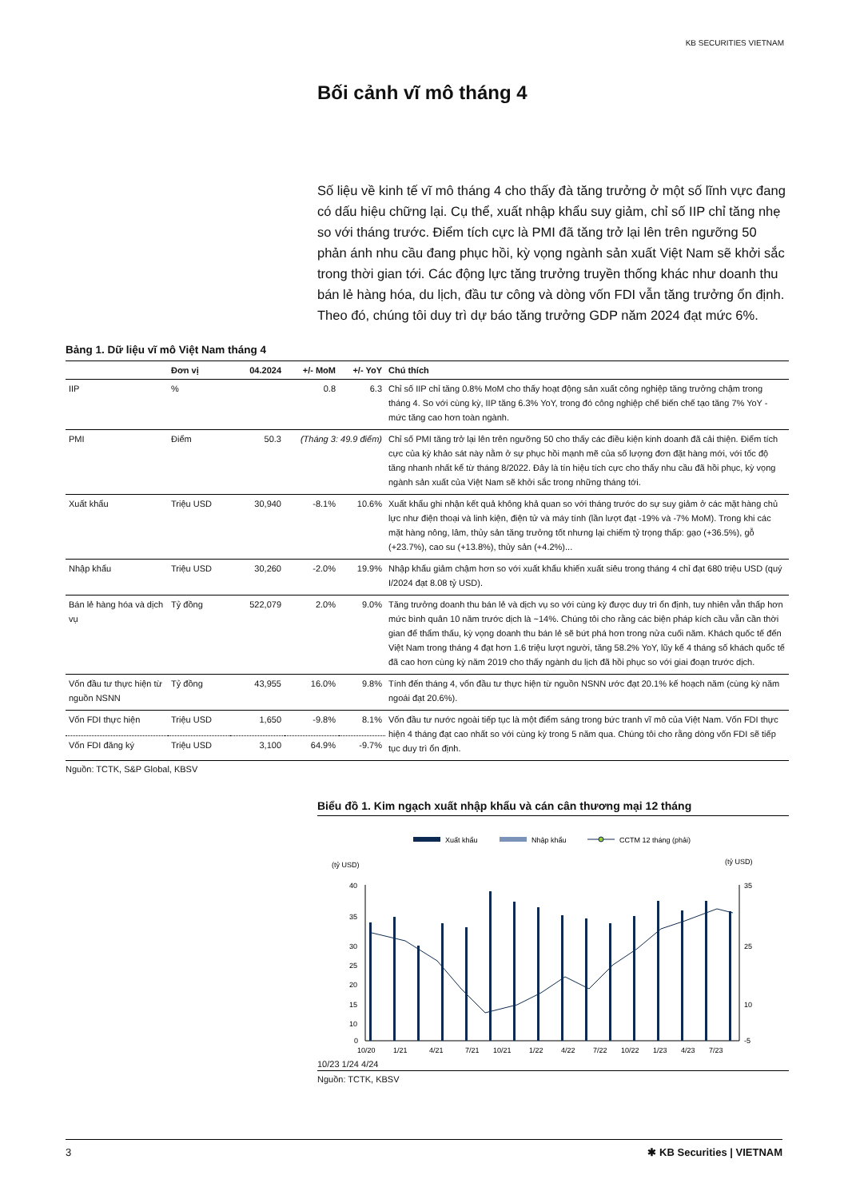KB SECURITIES VIETNAM
Bối cảnh vĩ mô tháng 4
Số liệu về kinh tế vĩ mô tháng 4 cho thấy đà tăng trưởng ở một số lĩnh vực đang có dấu hiệu chững lại. Cụ thể, xuất nhập khẩu suy giảm, chỉ số IIP chỉ tăng nhẹ so với tháng trước. Điểm tích cực là PMI đã tăng trở lại lên trên ngưỡng 50 phản ánh nhu cầu đang phục hồi, kỳ vọng ngành sản xuất Việt Nam sẽ khởi sắc trong thời gian tới. Các động lực tăng trưởng truyền thống khác như doanh thu bán lẻ hàng hóa, du lịch, đầu tư công và dòng vốn FDI vẫn tăng trưởng ổn định. Theo đó, chúng tôi duy trì dự báo tăng trưởng GDP năm 2024 đạt mức 6%.
Bảng 1. Dữ liệu vĩ mô Việt Nam tháng 4
| | Đơn vị | 04.2024 | +/- MoM | +/- YoY | Chú thích |
| --- | --- | --- | --- | --- | --- |
| IIP | % | | 0.8 | 6.3 | Chỉ số IIP chỉ tăng 0.8% MoM cho thấy hoạt động sản xuất công nghiệp tăng trưởng chậm trong tháng 4. So với cùng kỳ, IIP tăng 6.3% YoY, trong đó công nghiệp chế biến chế tạo tăng 7% YoY - mức tăng cao hơn toàn ngành. |
| PMI | Điểm | 50.3 | (Tháng 3: 49.9 điểm) | | Chỉ số PMI tăng trở lại lên trên ngưỡng 50 cho thấy các điều kiện kinh doanh đã cải thiện. Điểm tích cực của kỳ khảo sát này nằm ở sự phục hồi mạnh mẽ của số lượng đơn đặt hàng mới, với tốc độ tăng nhanh nhất kể từ tháng 8/2022. Đây là tín hiệu tích cực cho thấy nhu cầu đã hồi phục, kỳ vọng ngành sản xuất của Việt Nam sẽ khởi sắc trong những tháng tới. |
| Xuất khẩu | Triệu USD | 30,940 | -8.1% | 10.6% | Xuất khẩu ghi nhận kết quả không khả quan so với tháng trước do sự suy giảm ở các mặt hàng chủ lực như điện thoại và linh kiện, điện tử và máy tính (lần lượt đạt -19% và -7% MoM). Trong khi các mặt hàng nông, lâm, thủy sản tăng trưởng tốt nhưng lại chiếm tỷ trọng thấp: gạo (+36.5%), gỗ (+23.7%), cao su (+13.8%), thủy sản (+4.2%)... |
| Nhập khẩu | Triệu USD | 30,260 | -2.0% | 19.9% | Nhập khẩu giảm chậm hơn so với xuất khẩu khiến xuất siêu trong tháng 4 chỉ đạt 680 triệu USD (quý I/2024 đạt 8.08 tỷ USD). |
| Bán lẻ hàng hóa và dịch vụ | Tỷ đồng | 522,079 | 2.0% | 9.0% | Tăng trưởng doanh thu bán lẻ và dịch vụ so với cùng kỳ được duy trì ổn định, tuy nhiên vẫn thấp hơn mức bình quân 10 năm trước dịch là ~14%. Chúng tôi cho rằng các biện pháp kích cầu vẫn cần thời gian để thẩm thấu, kỳ vọng doanh thu bán lẻ sẽ bứt phá hơn trong nửa cuối năm. Khách quốc tế đến Việt Nam trong tháng 4 đạt hơn 1.6 triệu lượt người, tăng 58.2% YoY, lũy kế 4 tháng số khách quốc tế đã cao hơn cùng kỳ năm 2019 cho thấy ngành du lịch đã hồi phục so với giai đoạn trước dịch. |
| Vốn đầu tư thực hiện từ nguồn NSNN | Tỷ đồng | 43,955 | 16.0% | 9.8% | Tính đến tháng 4, vốn đầu tư thực hiện từ nguồn NSNN ước đạt 20.1% kế hoạch năm (cùng kỳ năm ngoái đạt 20.6%). |
| Vốn FDI thực hiện | Triệu USD | 1,650 | -9.8% | 8.1% | Vốn đầu tư nước ngoài tiếp tục là một điểm sáng trong bức tranh vĩ mô của Việt Nam. Vốn FDI thực hiện 4 tháng đạt cao nhất so với cùng kỳ trong 5 năm qua. Chúng tôi cho rằng dòng vốn FDI sẽ tiếp tục duy trì ổn định. |
| Vốn FDI đăng ký | Triệu USD | 3,100 | 64.9% | -9.7% | |
Nguồn: TCTK, S&P Global, KBSV
Biểu đồ 1. Kim ngạch xuất nhập khẩu và cán cân thương mại 12 tháng
Xuất khẩu
Nhập khẩu
CCTM 12 tháng (phải)
(tỷ USD)
(tỷ USD)
40
35
30
25
20
15
10
0
35
25
10
-5
10/20
1/21
4/21
7/21
10/21
1/22
4/22
7/22
10/22
1/23
4/23
7/23
10/23 1/24 4/24
Nguồn: TCTK, KBSV
3 ✱ KB Securities | VIETNAM